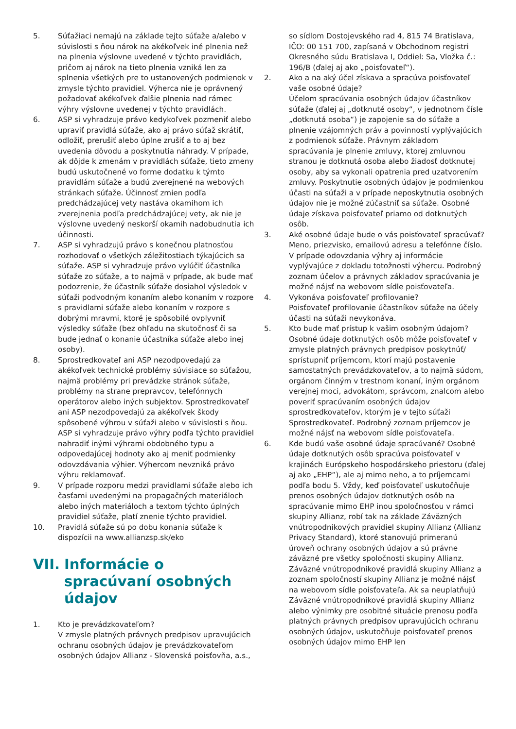5. Súťažiaci nemajú na základe tejto súťaže a/alebo v súvislosti s ňou nárok na akékoľvek iné plnenia než na plnenia výslovne uvedené v týchto pravidlách, pričom aj nárok na tieto plnenia vzniká len za splnenia všetkých pre to ustanovených podmienok v zmysle týchto pravidiel. Výherca nie je oprávnený požadovať akékoľvek ďalšie plnenia nad rámec výhry výslovne uvedenej v týchto pravidlách.
6. ASP si vyhradzuje právo kedykoľvek pozmeniť alebo upraviť pravidlá súťaže, ako aj právo súťaž skrátiť, odložiť, prerušiť alebo úplne zrušiť a to aj bez uvedenia dôvodu a poskytnutia náhrady. V prípade, ak dôjde k zmenám v pravidlách súťaže, tieto zmeny budú uskutočnené vo forme dodatku k týmto pravidlám súťaže a budú zverejnené na webových stránkach súťaže. Účinnosť zmien podľa predchádzajúcej vety nastáva okamihom ich zverejnenia podľa predchádzajúcej vety, ak nie je výslovne uvedený neskorší okamih nadobudnutia ich účinnosti.
7. ASP si vyhradzujú právo s konečnou platnosťou rozhodovať o všetkých záležitostiach týkajúcich sa súťaže. ASP si vyhradzuje právo vylúčiť účastníka súťaže zo súťaže, a to najmä v prípade, ak bude mať podozrenie, že účastník súťaže dosiahol výsledok v súťaži podvodným konaním alebo konaním v rozpore s pravidlami súťaže alebo konaním v rozpore s dobrými mravmi, ktoré je spôsobilé ovplyvniť výsledky súťaže (bez ohľadu na skutočnosť či sa bude jednať o konanie účastníka súťaže alebo inej osoby).
8. Sprostredkovateľ ani ASP nezodpovedajú za akékoľvek technické problémy súvisiace so súťažou, najmä problémy pri prevádzke stránok súťaže, problémy na strane prepravcov, telefónnych operátorov alebo iných subjektov. Sprostredkovateľ ani ASP nezodpovedajú za akékoľvek škody spôsobené výhrou v súťaži alebo v súvislosti s ňou. ASP si vyhradzuje právo výhry podľa týchto pravidiel nahradiť inými výhrami obdobného typu a odpovedajúcej hodnoty ako aj meniť podmienky odovzdávania výhier. Výhercom nevzniká právo výhru reklamovať.
9. V prípade rozporu medzi pravidlami súťaže alebo ich časťami uvedenými na propagačných materiáloch alebo iných materiáloch a textom týchto úplných pravidiel súťaže, platí znenie týchto pravidiel.
10. Pravidlá súťaže sú po dobu konania súťaže k dispozícii na www.allianzsp.sk/eko
VII. Informácie o spracúvaní osobných údajov
1. Kto je prevádzkovateľom?
V zmysle platných právnych predpisov upravujúcich ochranu osobných údajov je prevádzkovateľom osobných údajov Allianz - Slovenská poisťovňa, a.s.,
so sídlom Dostojevského rad 4, 815 74 Bratislava, IČO: 00 151 700, zapísaná v Obchodnom registri Okresného súdu Bratislava I, Oddiel: Sa, Vložka č.: 196/B (ďalej aj ako „poisťovateľ“).
2. Ako a na aký účel získava a spracúva poisťovateľ vaše osobné údaje?
Účelom spracúvania osobných údajov účastníkov súťaže (ďalej aj „dotknuté osoby“, v jednotnom čísle „dotknutá osoba“) je zapojenie sa do súťaže a plnenie vzájomných práv a povinností vyplývajúcich z podmienok súťaže. Právnym základom spracúvania je plnenie zmluvy, ktorej zmluvnou stranou je dotknutá osoba alebo žiadosť dotknutej osoby, aby sa vykonali opatrenia pred uzatvorením zmluvy. Poskytnutie osobných údajov je podmienkou účasti na súťaži a v prípade neposkytnutia osobných údajov nie je možné zúčastniť sa súťaže. Osobné údaje získava poisťovateľ priamo od dotknutých osôb.
3. Aké osobné údaje bude o vás poisťovateľ spracúvať? Meno, priezvisko, emailovú adresu a telefónne číslo. V prípade odovzdania výhry aj informácie vyplývajúce z dokladu totožnosti výhercu. Podrobný zoznam účelov a právnych základov spracúvania je možné nájsť na webovom sídle poisťovateľa.
4. Vykonáva poisťovateľ profilovanie?
Poisťovateľ profilovanie účastníkov súťaže na účely účasti na súťaži nevykonáva.
5. Kto bude mať prístup k vašim osobným údajom? Osobné údaje dotknutých osôb môže poisťovateľ v zmysle platných právnych predpisov poskytnúť/ sprístupniť príjemcom, ktorí majú postavenie samostatných prevádzkovateľov, a to najmä súdom, orgánom činným v trestnom konaní, iným orgánom verejnej moci, advokátom, správcom, znalcom alebo poveriť spracúvaním osobných údajov sprostredkovateľov, ktorým je v tejto súťaži Sprostredkovateľ. Podrobný zoznam príjemcov je možné nájsť na webovom sídle poisťovateľa.
6. Kde budú vaše osobné údaje spracúvané? Osobné údaje dotknutých osôb spracúva poisťovateľ v krajinách Európskeho hospodárskeho priestoru (ďalej aj ako „EHP“), ale aj mimo neho, a to príjemcami podľa bodu 5. Vždy, keď poisťovateľ uskutočňuje prenos osobných údajov dotknutých osôb na spracúvanie mimo EHP inou spoločnosťou v rámci skupiny Allianz, robí tak na základe Záväzných vnútropodnikových pravidiel skupiny Allianz (Allianz Privacy Standard), ktoré stanovujú primeranú úroveň ochrany osobných údajov a sú právne záväzné pre všetky spoločnosti skupiny Allianz. Záväzné vnútropodnikové pravidlá skupiny Allianz a zoznam spoločností skupiny Allianz je možné nájsť na webovom sídle poisťovateľa. Ak sa neuplatňujú Záväzné vnútropodnikové pravidlá skupiny Allianz alebo výnimky pre osobitné situácie prenosu podľa platných právnych predpisov upravujúcich ochranu osobných údajov, uskutočňuje poisťovateľ prenos osobných údajov mimo EHP len